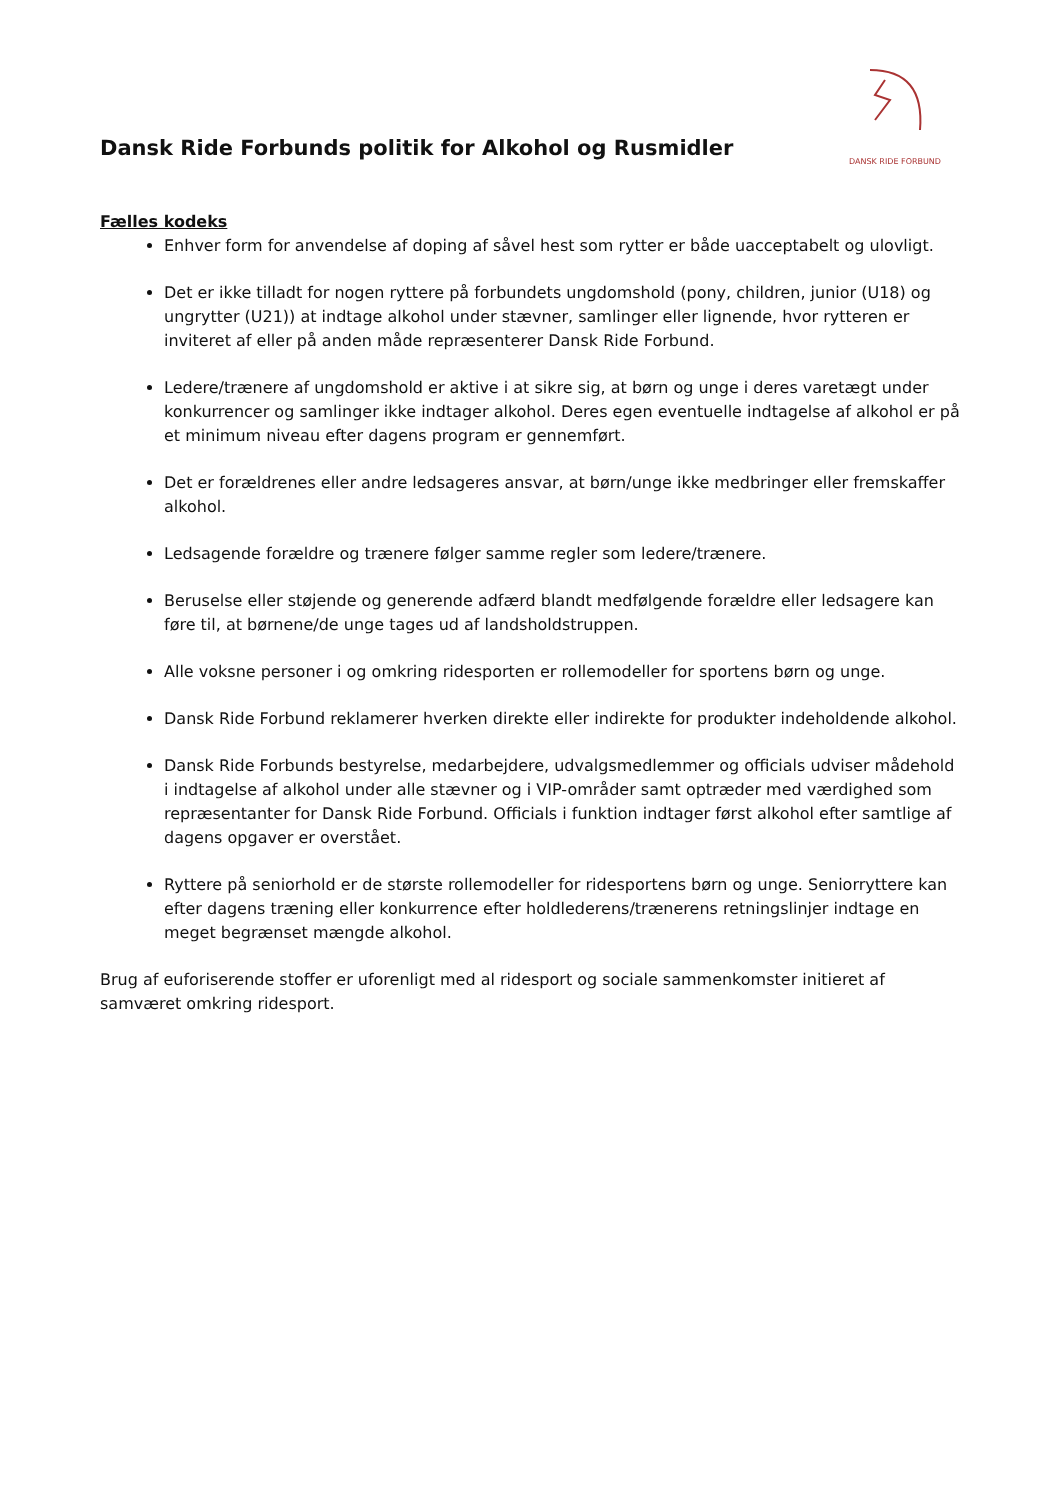Dansk Ride Forbunds politik for Alkohol og Rusmidler
DANSK RIDE FORBUND
Fælles kodeks
Enhver form for anvendelse af doping af såvel hest som rytter er både uacceptabelt og ulovligt.
Det er ikke tilladt for nogen ryttere på forbundets ungdomshold (pony, children, junior (U18) og ungrytter (U21)) at indtage alkohol under stævner, samlinger eller lignende, hvor rytteren er inviteret af eller på anden måde repræsenterer Dansk Ride Forbund.
Ledere/trænere af ungdomshold er aktive i at sikre sig, at børn og unge i deres varetægt under konkurrencer og samlinger ikke indtager alkohol. Deres egen eventuelle indtagelse af alkohol er på et minimum niveau efter dagens program er gennemført.
Det er forældrenes eller andre ledsageres ansvar, at børn/unge ikke medbringer eller fremskaffer alkohol.
Ledsagende forældre og trænere følger samme regler som ledere/trænere.
Beruselse eller støjende og generende adfærd blandt medfølgende forældre eller ledsagere kan føre til, at børnene/de unge tages ud af landsholdstruppen.
Alle voksne personer i og omkring ridesporten er rollemodeller for sportens børn og unge.
Dansk Ride Forbund reklamerer hverken direkte eller indirekte for produkter indeholdende alkohol.
Dansk Ride Forbunds bestyrelse, medarbejdere, udvalgsmedlemmer og officials udviser mådehold i indtagelse af alkohol under alle stævner og i VIP-områder samt optræder med værdighed som repræsentanter for Dansk Ride Forbund. Officials i funktion indtager først alkohol efter samtlige af dagens opgaver er overstået.
Ryttere på seniorhold er de største rollemodeller for ridesportens børn og unge. Seniorryttere kan efter dagens træning eller konkurrence efter holdlederens/trænerens retningslinjer indtage en meget begrænset mængde alkohol.
Brug af euforiserende stoffer er uforenligt med al ridesport og sociale sammenkomster initieret af samværet omkring ridesport.